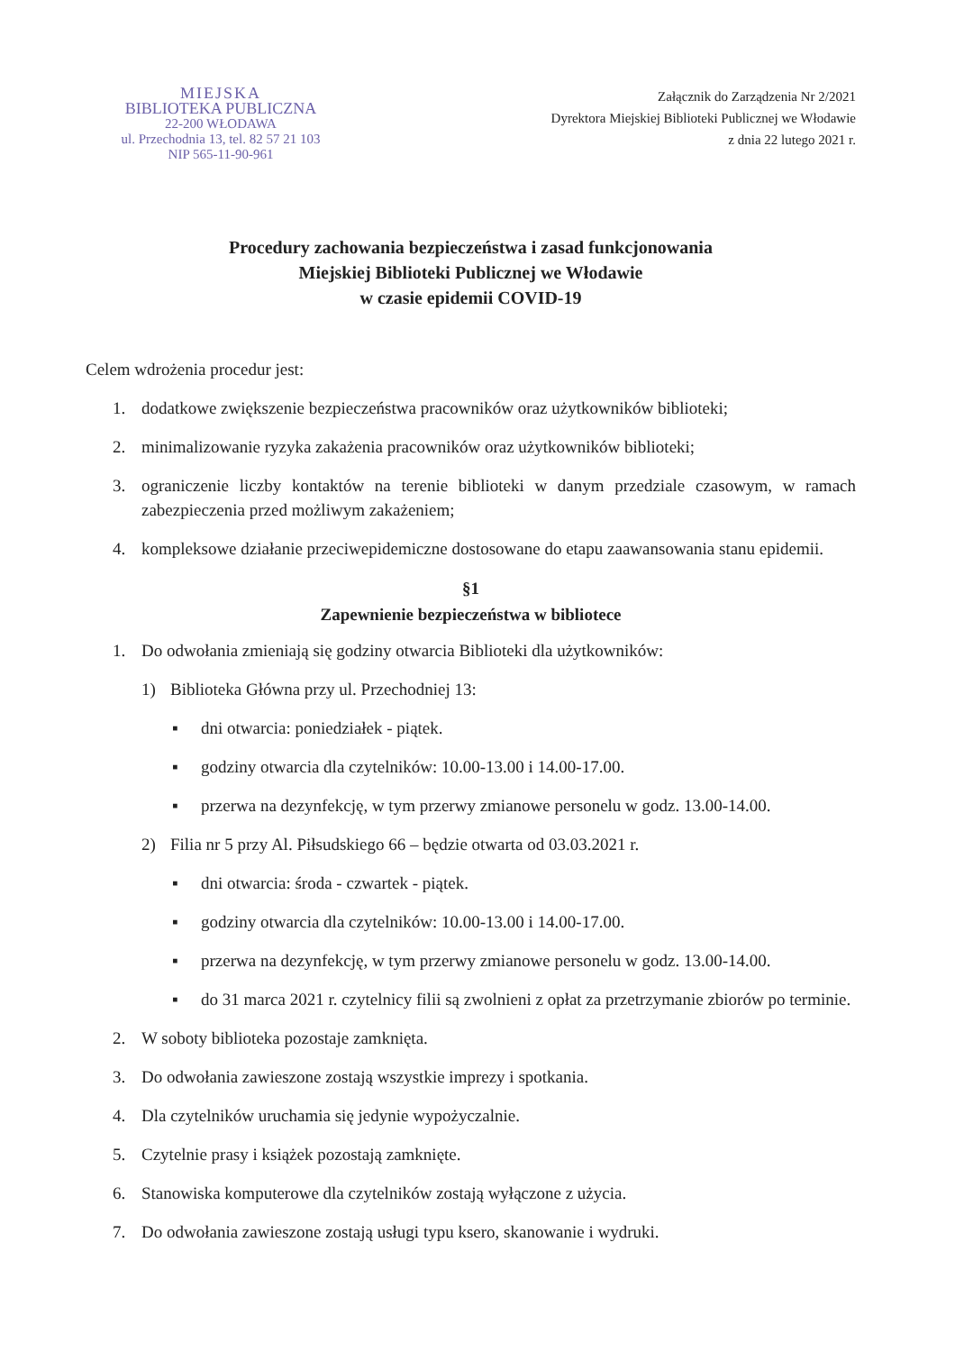MIEJSKA
BIBLIOTEKA PUBLICZNA
22-200 WŁODAWA
ul. Przechodnia 13, tel. 82 57 21 103
NIP 565-11-90-961
Załącznik do Zarządzenia Nr 2/2021
Dyrektora Miejskiej Biblioteki Publicznej we Włodawie
z dnia 22 lutego 2021 r.
Procedury zachowania bezpieczeństwa i zasad funkcjonowania
Miejskiej Biblioteki Publicznej we Włodawie
w czasie epidemii COVID-19
Celem wdrożenia procedur jest:
1. dodatkowe zwiększenie bezpieczeństwa pracowników oraz użytkowników biblioteki;
2. minimalizowanie ryzyka zakażenia pracowników oraz użytkowników biblioteki;
3. ograniczenie liczby kontaktów na terenie biblioteki w danym przedziale czasowym, w ramach zabezpieczenia przed możliwym zakażeniem;
4. kompleksowe działanie przeciwepidemiczne dostosowane do etapu zaawansowania stanu epidemii.
§1
Zapewnienie bezpieczeństwa w bibliotece
1. Do odwołania zmieniają się godziny otwarcia Biblioteki dla użytkowników:
1) Biblioteka Główna przy ul. Przechodniej 13:
▪ dni otwarcia: poniedziałek - piątek.
▪ godziny otwarcia dla czytelników: 10.00-13.00 i 14.00-17.00.
▪ przerwa na dezynfekcję, w tym przerwy zmianowe personelu w godz. 13.00-14.00.
2) Filia nr 5 przy Al. Piłsudskiego 66 – będzie otwarta od 03.03.2021 r.
▪ dni otwarcia: środa - czwartek - piątek.
▪ godziny otwarcia dla czytelników: 10.00-13.00 i 14.00-17.00.
▪ przerwa na dezynfekcję, w tym przerwy zmianowe personelu w godz. 13.00-14.00.
▪ do 31 marca 2021 r. czytelnicy filii są zwolnieni z opłat za przetrzymanie zbiorów po terminie.
2. W soboty biblioteka pozostaje zamknięta.
3. Do odwołania zawieszone zostają wszystkie imprezy i spotkania.
4. Dla czytelników uruchamia się jedynie wypożyczalnie.
5. Czytelnie prasy i książek pozostają zamknięte.
6. Stanowiska komputerowe dla czytelników zostają wyłączone z użycia.
7. Do odwołania zawieszone zostają usługi typu ksero, skanowanie i wydruki.